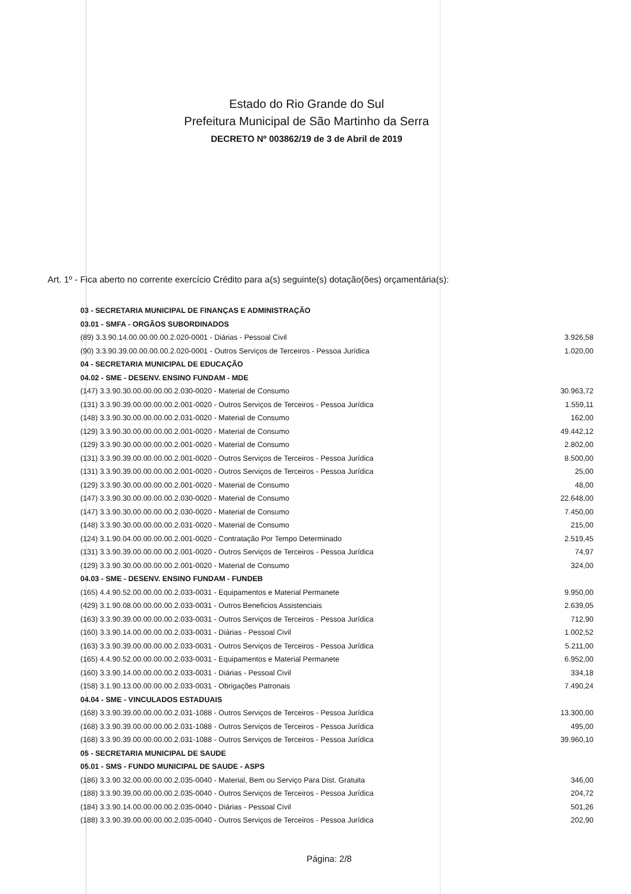Estado do Rio Grande do Sul
Prefeitura Municipal de São Martinho da Serra
DECRETO Nº 003862/19 de 3 de Abril de 2019
Art. 1º - Fica aberto no corrente exercício Crédito para a(s) seguinte(s) dotação(ões) orçamentária(s):
| 03 - SECRETARIA MUNICIPAL DE FINANÇAS E ADMINISTRAÇÃO | |
| 03.01 - SMFA - ORGÃOS SUBORDINADOS | |
| (89) 3.3.90.14.00.00.00.00.2.020-0001 - Diárias - Pessoal Civil | 3.926,58 |
| (90) 3.3.90.39.00.00.00.00.2.020-0001 - Outros Serviços de Terceiros - Pessoa Jurídica | 1.020,00 |
| 04 - SECRETARIA MUNICIPAL DE EDUCAÇÃO | |
| 04.02 - SME - DESENV. ENSINO FUNDAM - MDE | |
| (147) 3.3.90.30.00.00.00.00.2.030-0020 - Material de Consumo | 30.963,72 |
| (131) 3.3.90.39.00.00.00.00.2.001-0020 - Outros Serviços de Terceiros - Pessoa Jurídica | 1.559,11 |
| (148) 3.3.90.30.00.00.00.00.2.031-0020 - Material de Consumo | 162,00 |
| (129) 3.3.90.30.00.00.00.00.2.001-0020 - Material de Consumo | 49.442,12 |
| (129) 3.3.90.30.00.00.00.00.2.001-0020 - Material de Consumo | 2.802,00 |
| (131) 3.3.90.39.00.00.00.00.2.001-0020 - Outros Serviços de Terceiros - Pessoa Jurídica | 8.500,00 |
| (131) 3.3.90.39.00.00.00.00.2.001-0020 - Outros Serviços de Terceiros - Pessoa Jurídica | 25,00 |
| (129) 3.3.90.30.00.00.00.00.2.001-0020 - Material de Consumo | 48,00 |
| (147) 3.3.90.30.00.00.00.00.2.030-0020 - Material de Consumo | 22.648,00 |
| (147) 3.3.90.30.00.00.00.00.2.030-0020 - Material de Consumo | 7.450,00 |
| (148) 3.3.90.30.00.00.00.00.2.031-0020 - Material de Consumo | 215,00 |
| (124) 3.1.90.04.00.00.00.00.2.001-0020 - Contratação Por Tempo Determinado | 2.519,45 |
| (131) 3.3.90.39.00.00.00.00.2.001-0020 - Outros Serviços de Terceiros - Pessoa Jurídica | 74,97 |
| (129) 3.3.90.30.00.00.00.00.2.001-0020 - Material de Consumo | 324,00 |
| 04.03 - SME - DESENV. ENSINO FUNDAM - FUNDEB | |
| (165) 4.4.90.52.00.00.00.00.2.033-0031 - Equipamentos e Material Permanete | 9.950,00 |
| (429) 3.1.90.08.00.00.00.00.2.033-0031 - Outros Beneficios Assistenciais | 2.639,05 |
| (163) 3.3.90.39.00.00.00.00.2.033-0031 - Outros Serviços de Terceiros - Pessoa Jurídica | 712,90 |
| (160) 3.3.90.14.00.00.00.00.2.033-0031 - Diárias - Pessoal Civil | 1.002,52 |
| (163) 3.3.90.39.00.00.00.00.2.033-0031 - Outros Serviços de Terceiros - Pessoa Jurídica | 5.211,00 |
| (165) 4.4.90.52.00.00.00.00.2.033-0031 - Equipamentos e Material Permanete | 6.952,00 |
| (160) 3.3.90.14.00.00.00.00.2.033-0031 - Diárias - Pessoal Civil | 334,18 |
| (158) 3.1.90.13.00.00.00.00.2.033-0031 - Obrigações Patronais | 7.490,24 |
| 04.04 - SME - VINCULADOS ESTADUAIS | |
| (168) 3.3.90.39.00.00.00.00.2.031-1088 - Outros Serviços de Terceiros - Pessoa Jurídica | 13.300,00 |
| (168) 3.3.90.39.00.00.00.00.2.031-1088 - Outros Serviços de Terceiros - Pessoa Jurídica | 495,00 |
| (168) 3.3.90.39.00.00.00.00.2.031-1088 - Outros Serviços de Terceiros - Pessoa Jurídica | 39.960,10 |
| 05 - SECRETARIA MUNICIPAL DE SAUDE | |
| 05.01 - SMS - FUNDO MUNICIPAL DE SAUDE - ASPS | |
| (186) 3.3.90.32.00.00.00.00.2.035-0040 - Material, Bem ou Serviço Para Dist. Gratuita | 346,00 |
| (188) 3.3.90.39.00.00.00.00.2.035-0040 - Outros Serviços de Terceiros - Pessoa Jurídica | 204,72 |
| (184) 3.3.90.14.00.00.00.00.2.035-0040 - Diárias - Pessoal Civil | 501,26 |
| (188) 3.3.90.39.00.00.00.00.2.035-0040 - Outros Serviços de Terceiros - Pessoa Jurídica | 202,90 |
Página: 2/8